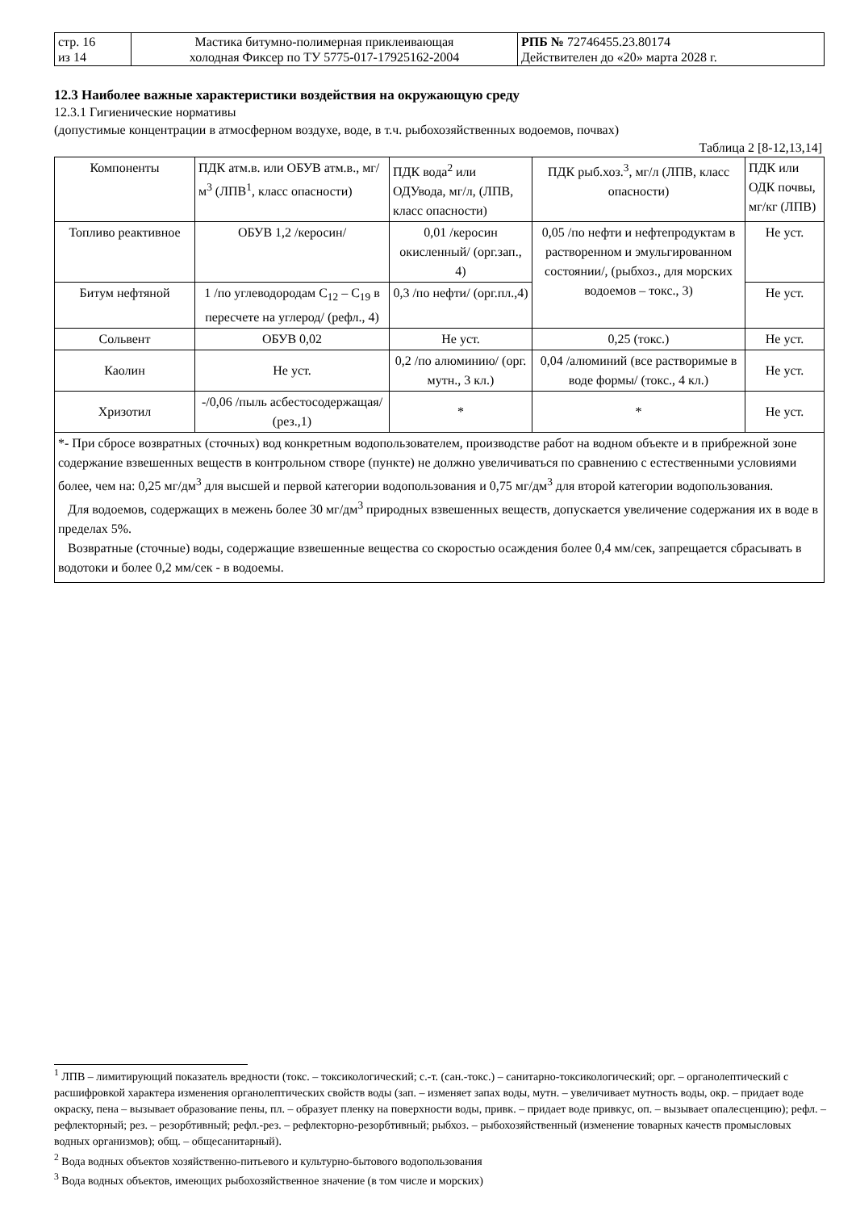| стр. 16 из 14 | Мастика битумно-полимерная приклеивающая холодная Фиксер по ТУ 5775-017-17925162-2004 | РПБ № 72746455.23.80174 Действителен до «20» марта 2028 г. |
12.3 Наиболее важные характеристики воздействия на окружающую среду
12.3.1 Гигиенические нормативы
(допустимые концентрации в атмосферном воздухе, воде, в т.ч. рыбохозяйственных водоемов, почвах)
Таблица 2 [8-12,13,14]
| Компоненты | ПДК атм.в. или ОБУВ атм.в., мг/м<sup>3</sup> (ЛПВ<sup>1</sup>, класс опасности) | ПДК вода<sup>2</sup> или ОДУвода, мг/л, (ЛПВ, класс опасности) | ПДК рыб.хоз.<sup>3</sup>, мг/л (ЛПВ, класс опасности) | ПДК или ОДК почвы, мг/кг (ЛПВ) |
| --- | --- | --- | --- | --- |
| Топливо реактивное | ОБУВ 1,2 /керосин/ | 0,01 /керосин окисленный/ (орг.зап., 4) | 0,05 /по нефти и нефтепродуктам в растворенном и эмульгированном состоянии/, (рыбхоз., для морских водоемов – токс., 3) | Не уст. |
| Битум нефтяной | 1 /по углеводородам C<sub>12</sub> – C<sub>19</sub> в пересчете на углерод/ (рефл., 4) | 0,3 /по нефти/ (орг.пл.,4) | | Не уст. |
| Сольвент | ОБУВ 0,02 | Не уст. | 0,25 (токс.) | Не уст. |
| Каолин | Не уст. | 0,2 /по алюминию/ (орг. мутн., 3 кл.) | 0,04 /алюминий (все растворимые в воде формы/ (токс., 4 кл.) | Не уст. |
| Хризотил | -/0,06 /пыль асбестосодержащая/ (рез.,1) | * | * | Не уст. |
| *- При сбросе возвратных (сточных) вод конкретным водопользователем, производстве работ на водном объекте и в прибрежной зоне содержание взвешенных веществ в контрольном створе (пункте) не должно увеличиваться по сравнению с естественными условиями более, чем на: 0,25 мг/дм<sup>3</sup> для высшей и первой категории водопользования и 0,75 мг/дм<sup>3</sup> для второй категории водопользования. Для водоемов, содержащих в межень более 30 мг/дм<sup>3</sup> природных взвешенных веществ, допускается увеличение содержания их в воде в пределах 5%. Возвратные (сточные) воды, содержащие взвешенные вещества со скоростью осаждения более 0,4 мм/сек, запрещается сбрасывать в водотоки и более 0,2 мм/сек - в водоемы. | | | | |
<sup>1</sup> ЛПВ – лимитирующий показатель вредности (токс. – токсикологический; с.-т. (сан.-токс.) – санитарно-токсикологический; орг. – органолептический с расшифровкой характера изменения органолептических свойств воды (зап. – изменяет запах воды, мутн. – увеличивает мутность воды, окр. – придает воде окраску, пена – вызывает образование пены, пл. – образует пленку на поверхности воды, привк. – придает воде привкус, оп. – вызывает опалесценцию); рефл. – рефлекторный; рез. – резорбтивный; рефл.-рез. – рефлекторно-резорбтивный; рыбхоз. – рыбохозяйственный (изменение товарных качеств промысловых водных организмов); общ. – общесанитарный).
<sup>2</sup> Вода водных объектов хозяйственно-питьевого и культурно-бытового водопользования
<sup>3</sup> Вода водных объектов, имеющих рыбохозяйственное значение (в том числе и морских)